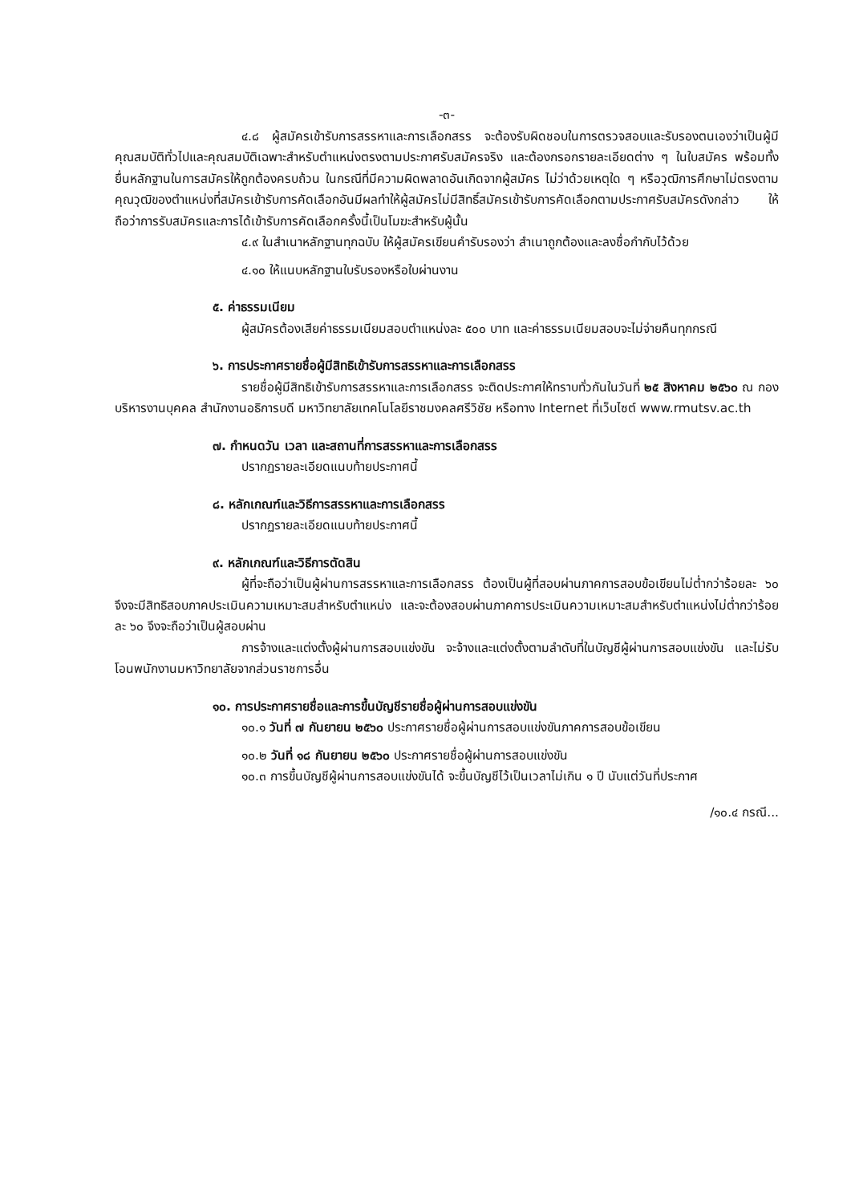-๓-
๔.๘ ผู้สมัครเข้ารับการสรรหาและการเลือกสรร จะต้องรับผิดชอบในการตรวจสอบและรับรองตนเองว่าเป็นผู้มีคุณสมบัติทั่วไปและคุณสมบัติเฉพาะสำหรับตำแหน่งตรงตามประกาศรับสมัครจริง และต้องกรอกรายละเอียดต่าง ๆ ในใบสมัคร พร้อมทั้งยื่นหลักฐานในการสมัครให้ถูกต้องครบถ้วน ในกรณีที่มีความผิดพลาดอันเกิดจากผู้สมัคร ไม่ว่าด้วยเหตุใด ๆ หรือวุฒิการศึกษาไม่ตรงตามคุณวุฒิของตำแหน่งที่สมัครเข้ารับการคัดเลือกอันมีผลทำให้ผู้สมัครไม่มีสิทธิ์สมัครเข้ารับการคัดเลือกตามประกาศรับสมัครดังกล่าว ให้ถือว่าการรับสมัครและการได้เข้ารับการคัดเลือกครั้งนี้เป็นโมฆะสำหรับผู้นั้น
๔.๙ ในสำเนาหลักฐานทุกฉบับ ให้ผู้สมัครเขียนคำรับรองว่า สำเนาถูกต้องและลงชื่อกำกับไว้ด้วย
๔.๑๐ ให้แนบหลักฐานใบรับรองหรือใบผ่านงาน
๕. ค่าธรรมเนียม
ผู้สมัครต้องเสียค่าธรรมเนียมสอบตำแหน่งละ ๕๐๐ บาท และค่าธรรมเนียมสอบจะไม่จ่ายคืนทุกกรณี
๖. การประกาศรายชื่อผู้มีสิทธิเข้ารับการสรรหาและการเลือกสรร
รายชื่อผู้มีสิทธิเข้ารับการสรรหาและการเลือกสรร จะติดประกาศให้ทราบทั่วกันในวันที่ ๒๕ สิงหาคม ๒๕๖๐ ณ กองบริหารงานบุคคล สำนักงานอธิการบดี มหาวิทยาลัยเทคโนโลยีราชมงคลศรีวิชัย หรือทาง Internet ที่เว็บไซต์ www.rmutsv.ac.th
๗. กำหนดวัน เวลา และสถานที่การสรรหาและการเลือกสรร
ปรากฏรายละเอียดแนบท้ายประกาศนี้
๘. หลักเกณฑ์และวิธีการสรรหาและการเลือกสรร
ปรากฏรายละเอียดแนบท้ายประกาศนี้
๙. หลักเกณฑ์และวิธีการตัดสิน
ผู้ที่จะถือว่าเป็นผู้ผ่านการสรรหาและการเลือกสรร ต้องเป็นผู้ที่สอบผ่านภาคการสอบข้อเขียนไม่ต่ำกว่าร้อยละ ๖๐ จึงจะมีสิทธิสอบภาคประเมินความเหมาะสมสำหรับตำแหน่ง และจะต้องสอบผ่านภาคการประเมินความเหมาะสมสำหรับตำแหน่งไม่ต่ำกว่าร้อยละ ๖๐ จึงจะถือว่าเป็นผู้สอบผ่าน
การจ้างและแต่งตั้งผู้ผ่านการสอบแข่งขัน จะจ้างและแต่งตั้งตามลำดับที่ในบัญชีผู้ผ่านการสอบแข่งขัน และไม่รับโอนพนักงานมหาวิทยาลัยจากส่วนราชการอื่น
๑๐. การประกาศรายชื่อและการขึ้นบัญชีรายชื่อผู้ผ่านการสอบแข่งขัน
๑๐.๑ วันที่ ๗ กันยายน ๒๕๖๐ ประกาศรายชื่อผู้ผ่านการสอบแข่งขันภาคการสอบข้อเขียน
๑๐.๒ วันที่ ๑๘ กันยายน ๒๕๖๐ ประกาศรายชื่อผู้ผ่านการสอบแข่งขัน
๑๐.๓ การขึ้นบัญชีผู้ผ่านการสอบแข่งขันได้ จะขึ้นบัญชีไว้เป็นเวลาไม่เกิน ๑ ปี นับแต่วันที่ประกาศ
/๑๐.๔ กรณี...